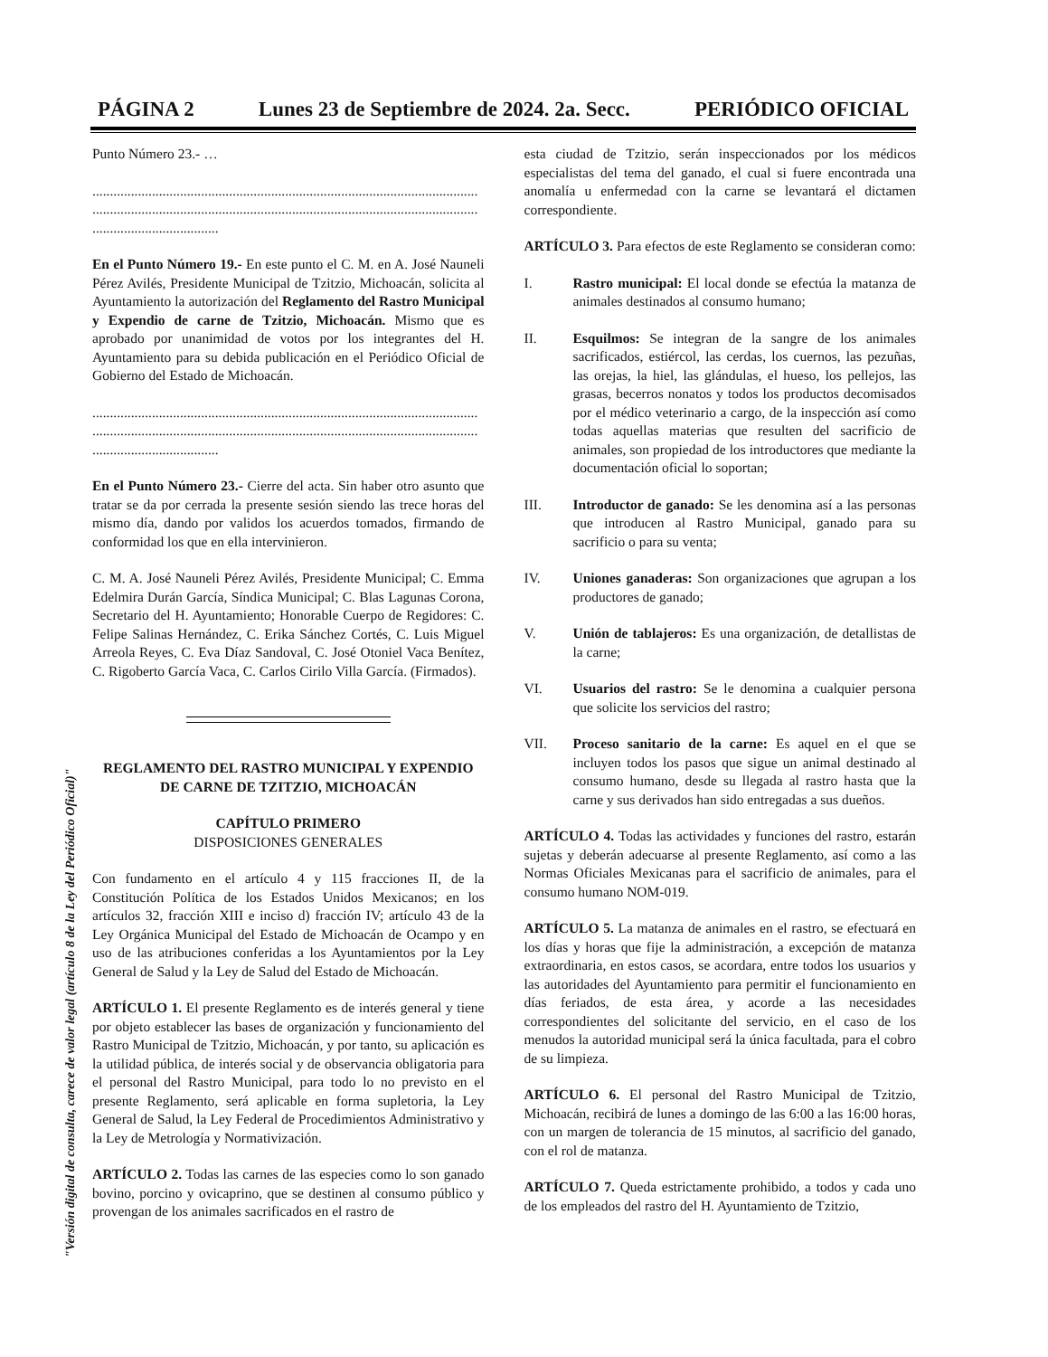PÁGINA 2 Lunes 23 de Septiembre de 2024. 2a. Secc. PERIÓDICO OFICIAL
"Versión digital de consulta, carece de valor legal (artículo 8 de la Ley del Periódico Oficial)"
Punto Número 23.- …
..............................................................................................................
..............................................................................................................
....................................
En el Punto Número 19.- En este punto el C. M. en A. José Nauneli Pérez Avilés, Presidente Municipal de Tzitzio, Michoacán, solicita al Ayuntamiento la autorización del Reglamento del Rastro Municipal y Expendio de carne de Tzitzio, Michoacán. Mismo que es aprobado por unanimidad de votos por los integrantes del H. Ayuntamiento para su debida publicación en el Periódico Oficial de Gobierno del Estado de Michoacán.
..............................................................................................................
..............................................................................................................
....................................
En el Punto Número 23.- Cierre del acta. Sin haber otro asunto que tratar se da por cerrada la presente sesión siendo las trece horas del mismo día, dando por validos los acuerdos tomados, firmando de conformidad los que en ella intervinieron.
C. M. A. José Nauneli Pérez Avilés, Presidente Municipal; C. Emma Edelmira Durán García, Síndica Municipal; C. Blas Lagunas Corona, Secretario del H. Ayuntamiento; Honorable Cuerpo de Regidores: C. Felipe Salinas Hernández, C. Erika Sánchez Cortés, C. Luis Miguel Arreola Reyes, C. Eva Díaz Sandoval, C. José Otoniel Vaca Benítez, C. Rigoberto García Vaca, C. Carlos Cirilo Villa García. (Firmados).
REGLAMENTO DEL RASTRO MUNICIPAL Y EXPENDIO DE CARNE DE TZITZIO, MICHOACÁN
CAPÍTULO PRIMERO
DISPOSICIONES GENERALES
Con fundamento en el artículo 4 y 115 fracciones II, de la Constitución Política de los Estados Unidos Mexicanos; en los artículos 32, fracción XIII e inciso d) fracción IV; artículo 43 de la Ley Orgánica Municipal del Estado de Michoacán de Ocampo y en uso de las atribuciones conferidas a los Ayuntamientos por la Ley General de Salud y la Ley de Salud del Estado de Michoacán.
ARTÍCULO 1. El presente Reglamento es de interés general y tiene por objeto establecer las bases de organización y funcionamiento del Rastro Municipal de Tzitzio, Michoacán, y por tanto, su aplicación es la utilidad pública, de interés social y de observancia obligatoria para el personal del Rastro Municipal, para todo lo no previsto en el presente Reglamento, será aplicable en forma supletoria, la Ley General de Salud, la Ley Federal de Procedimientos Administrativo y la Ley de Metrología y Normativización.
ARTÍCULO 2. Todas las carnes de las especies como lo son ganado bovino, porcino y ovicaprino, que se destinen al consumo público y provengan de los animales sacrificados en el rastro de
esta ciudad de Tzitzio, serán inspeccionados por los médicos especialistas del tema del ganado, el cual si fuere encontrada una anomalía u enfermedad con la carne se levantará el dictamen correspondiente.
ARTÍCULO 3. Para efectos de este Reglamento se consideran como:
I. Rastro municipal: El local donde se efectúa la matanza de animales destinados al consumo humano;
II. Esquilmos: Se integran de la sangre de los animales sacrificados, estiércol, las cerdas, los cuernos, las pezuñas, las orejas, la hiel, las glándulas, el hueso, los pellejos, las grasas, becerros nonatos y todos los productos decomisados por el médico veterinario a cargo, de la inspección así como todas aquellas materias que resulten del sacrificio de animales, son propiedad de los introductores que mediante la documentación oficial lo soportan;
III. Introductor de ganado: Se les denomina así a las personas que introducen al Rastro Municipal, ganado para su sacrificio o para su venta;
IV. Uniones ganaderas: Son organizaciones que agrupan a los productores de ganado;
V. Unión de tablajeros: Es una organización, de detallistas de la carne;
VI. Usuarios del rastro: Se le denomina a cualquier persona que solicite los servicios del rastro;
VII. Proceso sanitario de la carne: Es aquel en el que se incluyen todos los pasos que sigue un animal destinado al consumo humano, desde su llegada al rastro hasta que la carne y sus derivados han sido entregadas a sus dueños.
ARTÍCULO 4. Todas las actividades y funciones del rastro, estarán sujetas y deberán adecuarse al presente Reglamento, así como a las Normas Oficiales Mexicanas para el sacrificio de animales, para el consumo humano NOM-019.
ARTÍCULO 5. La matanza de animales en el rastro, se efectuará en los días y horas que fije la administración, a excepción de matanza extraordinaria, en estos casos, se acordara, entre todos los usuarios y las autoridades del Ayuntamiento para permitir el funcionamiento en días feriados, de esta área, y acorde a las necesidades correspondientes del solicitante del servicio, en el caso de los menudos la autoridad municipal será la única facultada, para el cobro de su limpieza.
ARTÍCULO 6. El personal del Rastro Municipal de Tzitzio, Michoacán, recibirá de lunes a domingo de las 6:00 a las 16:00 horas, con un margen de tolerancia de 15 minutos, al sacrificio del ganado, con el rol de matanza.
ARTÍCULO 7. Queda estrictamente prohibido, a todos y cada uno de los empleados del rastro del H. Ayuntamiento de Tzitzio,